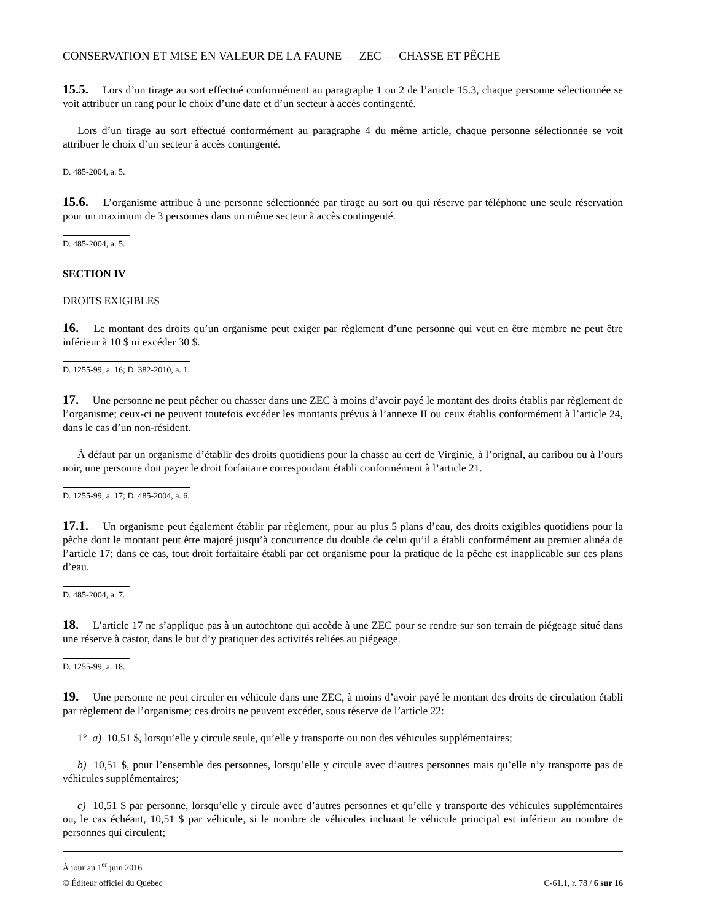CONSERVATION ET MISE EN VALEUR DE LA FAUNE — ZEC — CHASSE ET PÊCHE
15.5. Lors d’un tirage au sort effectué conformément au paragraphe 1 ou 2 de l’article 15.3, chaque personne sélectionnée se voit attribuer un rang pour le choix d’une date et d’un secteur à accès contingenté.
Lors d’un tirage au sort effectué conformément au paragraphe 4 du même article, chaque personne sélectionnée se voit attribuer le choix d’un secteur à accès contingenté.
D. 485-2004, a. 5.
15.6. L’organisme attribue à une personne sélectionnée par tirage au sort ou qui réserve par téléphone une seule réservation pour un maximum de 3 personnes dans un même secteur à accès contingenté.
D. 485-2004, a. 5.
SECTION IV
DROITS EXIGIBLES
16. Le montant des droits qu’un organisme peut exiger par règlement d’une personne qui veut en être membre ne peut être inférieur à 10 $ ni excéder 30 $.
D. 1255-99, a. 16; D. 382-2010, a. 1.
17. Une personne ne peut pêcher ou chasser dans une ZEC à moins d’avoir payé le montant des droits établis par règlement de l’organisme; ceux-ci ne peuvent toutefois excéder les montants prévus à l’annexe II ou ceux établis conformément à l’article 24, dans le cas d’un non-résident.
À défaut par un organisme d’établir des droits quotidiens pour la chasse au cerf de Virginie, à l’orignal, au caribou ou à l’ours noir, une personne doit payer le droit forfaitaire correspondant établi conformément à l’article 21.
D. 1255-99, a. 17; D. 485-2004, a. 6.
17.1. Un organisme peut également établir par règlement, pour au plus 5 plans d’eau, des droits exigibles quotidiens pour la pêche dont le montant peut être majoré jusqu’à concurrence du double de celui qu’il a établi conformément au premier alinéa de l’article 17; dans ce cas, tout droit forfaitaire établi par cet organisme pour la pratique de la pêche est inapplicable sur ces plans d’eau.
D. 485-2004, a. 7.
18. L’article 17 ne s’applique pas à un autochtone qui accède à une ZEC pour se rendre sur son terrain de piégeage situé dans une réserve à castor, dans le but d’y pratiquer des activités reliées au piégeage.
D. 1255-99, a. 18.
19. Une personne ne peut circuler en véhicule dans une ZEC, à moins d’avoir payé le montant des droits de circulation établi par règlement de l’organisme; ces droits ne peuvent excéder, sous réserve de l’article 22:
1° a) 10,51 $, lorsqu’elle y circule seule, qu’elle y transporte ou non des véhicules supplémentaires;
b) 10,51 $, pour l’ensemble des personnes, lorsqu’elle y circule avec d’autres personnes mais qu’elle n’y transporte pas de véhicules supplémentaires;
c) 10,51 $ par personne, lorsqu’elle y circule avec d’autres personnes et qu’elle y transporte des véhicules supplémentaires ou, le cas échéant, 10,51 $ par véhicule, si le nombre de véhicules incluant le véhicule principal est inférieur au nombre de personnes qui circulent;
À jour au 1<sup>er</sup> juin 2016
© Éditeur officiel du Québec C-61.1, r. 78 / 6 sur 16